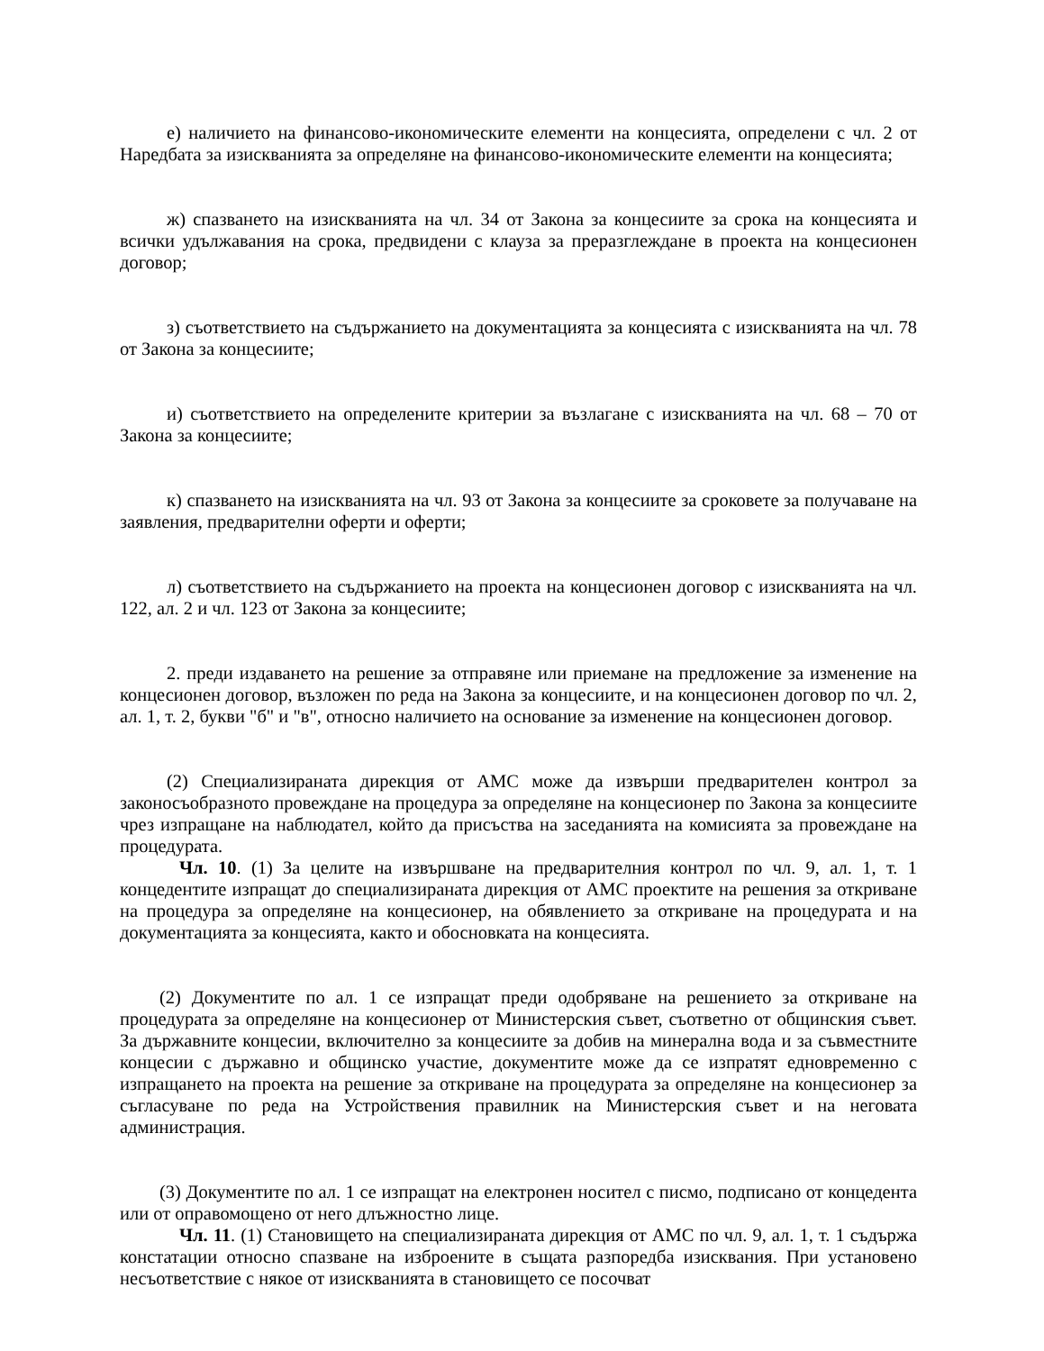е) наличието на финансово-икономическите елементи на концесията, определени с чл. 2 от Наредбата за изискванията за определяне на финансово-икономическите елементи на концесията;
ж) спазването на изискванията на чл. 34 от Закона за концесиите за срока на концесията и всички удължавания на срока, предвидени с клауза за преразглеждане в проекта на концесионен договор;
з) съответствието на съдържанието на документацията за концесията с изискванията на чл. 78 от Закона за концесиите;
и) съответствието на определените критерии за възлагане с изискванията на чл. 68 – 70 от Закона за концесиите;
к) спазването на изискванията на чл. 93 от Закона за концесиите за сроковете за получаване на заявления, предварителни оферти и оферти;
л) съответствието на съдържанието на проекта на концесионен договор с изискванията на чл. 122, ал. 2 и чл. 123 от Закона за концесиите;
2. преди издаването на решение за отправяне или приемане на предложение за изменение на концесионен договор, възложен по реда на Закона за концесиите, и на концесионен договор по чл. 2, ал. 1, т. 2, букви "б" и "в", относно наличието на основание за изменение на концесионен договор.
(2) Специализираната дирекция от АМС може да извърши предварителен контрол за законосъобразното провеждане на процедура за определяне на концесионер по Закона за концесиите чрез изпращане на наблюдател, който да присъства на заседанията на комисията за провеждане на процедурата.
Чл. 10. (1) За целите на извършване на предварителния контрол по чл. 9, ал. 1, т. 1 концедентите изпращат до специализираната дирекция от АМС проектите на решения за откриване на процедура за определяне на концесионер, на обявлението за откриване на процедурата и на документацията за концесията, както и обосновката на концесията.
(2) Документите по ал. 1 се изпращат преди одобряване на решението за откриване на процедурата за определяне на концесионер от Министерския съвет, съответно от общинския съвет. За държавните концесии, включително за концесиите за добив на минерална вода и за съвместните концесии с държавно и общинско участие, документите може да се изпратят едновременно с изпращането на проекта на решение за откриване на процедурата за определяне на концесионер за съгласуване по реда на Устройствения правилник на Министерския съвет и на неговата администрация.
(3) Документите по ал. 1 се изпращат на електронен носител с писмо, подписано от концедента или от оправомощено от него длъжностно лице.
Чл. 11. (1) Становището на специализираната дирекция от АМС по чл. 9, ал. 1, т. 1 съдържа констатации относно спазване на изброените в същата разпоредба изисквания. При установено несъответствие с някое от изискванията в становището се посочват